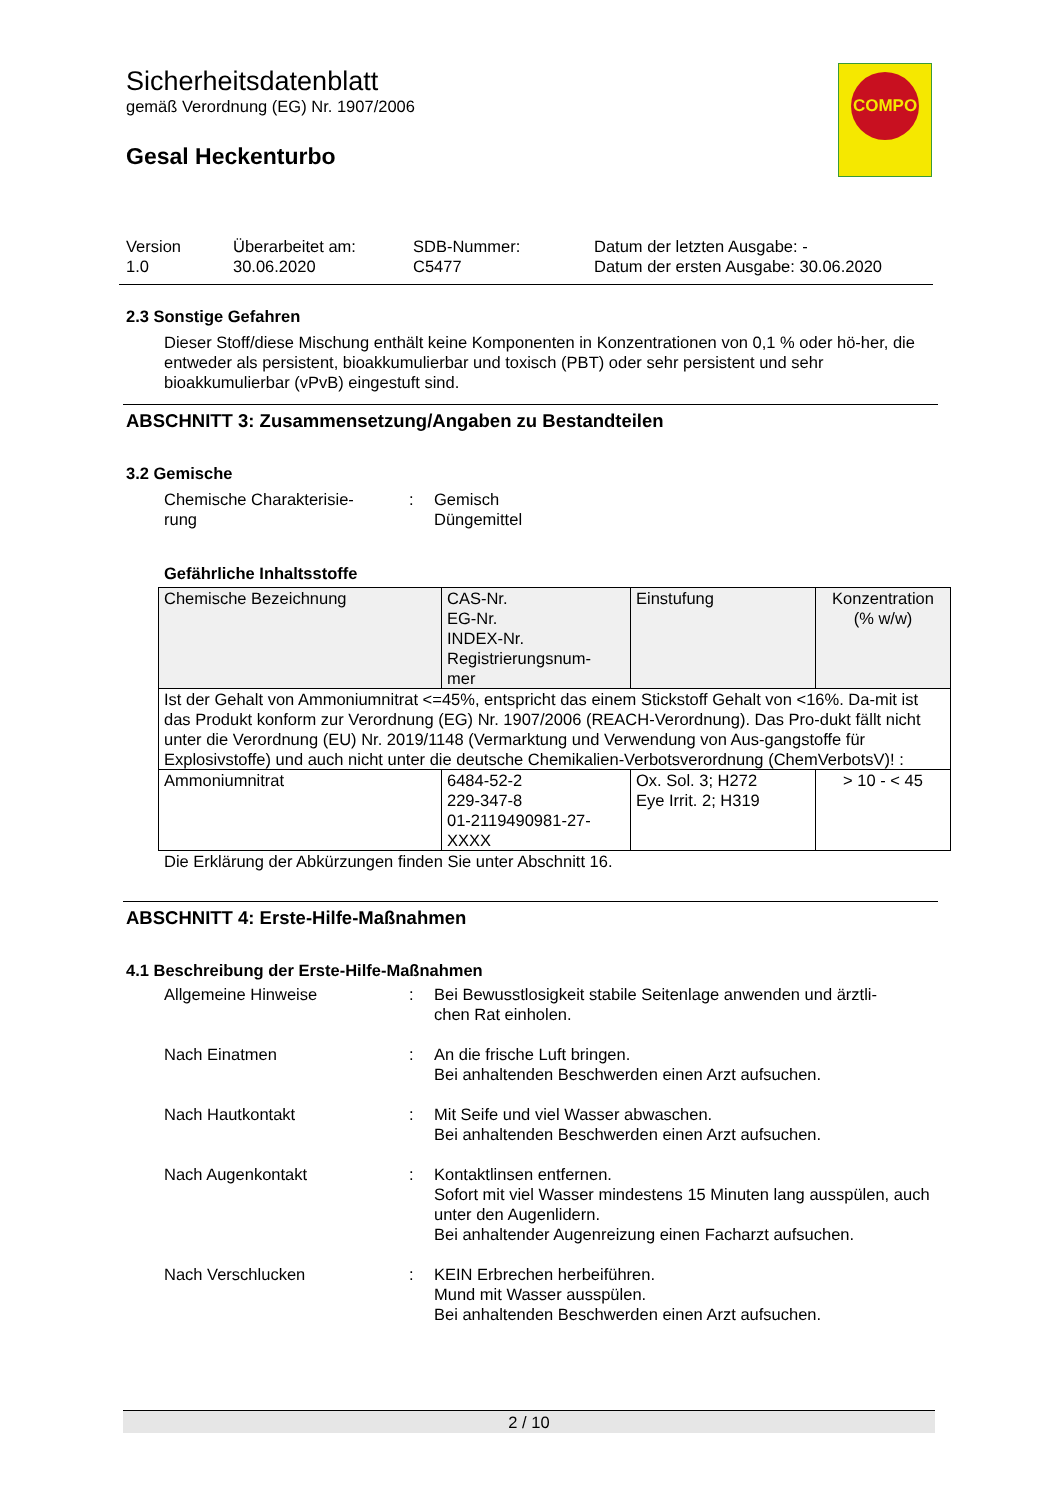Sicherheitsdatenblatt
gemäß Verordnung (EG) Nr. 1907/2006
Gesal Heckenturbo
COMPO
| Version 1.0 | Überarbeitet am: 30.06.2020 | SDB-Nummer: C5477 | Datum der letzten Ausgabe: - Datum der ersten Ausgabe: 30.06.2020 |
2.3 Sonstige Gefahren
Dieser Stoff/diese Mischung enthält keine Komponenten in Konzentrationen von 0,1 % oder hö-her, die entweder als persistent, bioakkumulierbar und toxisch (PBT) oder sehr persistent und sehr bioakkumulierbar (vPvB) eingestuft sind.
ABSCHNITT 3: Zusammensetzung/Angaben zu Bestandteilen
3.2 Gemische
| Chemische Charakterisie- rung | : | Gemisch Düngemittel |
Gefährliche Inhaltsstoffe
| Chemische Bezeichnung | CAS-Nr. EG-Nr. INDEX-Nr. Registrierungsnum- mer | Einstufung | Konzentration (% w/w) |
| --- | --- | --- | --- |
| Ist der Gehalt von Ammoniumnitrat <=45%, entspricht das einem Stickstoff Gehalt von <16%. Da-mit ist das Produkt konform zur Verordnung (EG) Nr. 1907/2006 (REACH-Verordnung). Das Pro-dukt fällt nicht unter die Verordnung (EU) Nr. 2019/1148 (Vermarktung und Verwendung von Aus-gangstoffe für Explosivstoffe) und auch nicht unter die deutsche Chemikalien-Verbotsverordnung (ChemVerbotsV)! : | | | |
| Ammoniumnitrat | 6484-52-2 229-347-8 01-2119490981-27- XXXX | Ox. Sol. 3; H272 Eye Irrit. 2; H319 | > 10 - < 45 |
Die Erklärung der Abkürzungen finden Sie unter Abschnitt 16.
ABSCHNITT 4: Erste-Hilfe-Maßnahmen
4.1 Beschreibung der Erste-Hilfe-Maßnahmen
| Allgemeine Hinweise | : | Bei Bewusstlosigkeit stabile Seitenlage anwenden und ärztli- chen Rat einholen. |
| Nach Einatmen | : | An die frische Luft bringen. Bei anhaltenden Beschwerden einen Arzt aufsuchen. |
| Nach Hautkontakt | : | Mit Seife und viel Wasser abwaschen. Bei anhaltenden Beschwerden einen Arzt aufsuchen. |
| Nach Augenkontakt | : | Kontaktlinsen entfernen. Sofort mit viel Wasser mindestens 15 Minuten lang ausspülen, auch unter den Augenlidern. Bei anhaltender Augenreizung einen Facharzt aufsuchen. |
| Nach Verschlucken | : | KEIN Erbrechen herbeiführen. Mund mit Wasser ausspülen. Bei anhaltenden Beschwerden einen Arzt aufsuchen. |
2 / 10